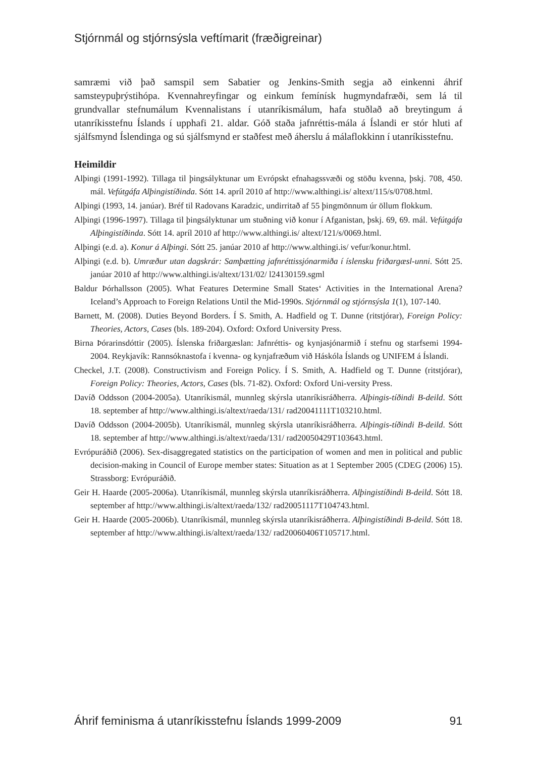Stjórnmál og stjórnsýsla veftímarit (fræðigreinar)
samræmi við það samspil sem Sabatier og Jenkins-Smith segja að einkenni áhrif samsteypuþrýstihópa. Kvennahreyfingar og einkum femínísk hugmyndafræði, sem lá til grundvallar stefnumálum Kvennalistans í utanríkismálum, hafa stuðlað að breytingum á utanríkisstefnu Íslands í upphafi 21. aldar. Góð staða jafnréttis-mála á Íslandi er stór hluti af sjálfsmynd Íslendinga og sú sjálfsmynd er staðfest með áherslu á málaflokkinn í utanríkisstefnu.
Heimildir
Alþingi (1991-1992). Tillaga til þingsályktunar um Evrópskt efnahagssvæði og stöðu kvenna, þskj. 708, 450. mál. Vefútgáfa Alþingistíðinda. Sótt 14. apríl 2010 af http://www.althingi.is/ altext/115/s/0708.html.
Alþingi (1993, 14. janúar). Bréf til Radovans Karadzic, undirritað af 55 þingmönnum úr öllum flokkum.
Alþingi (1996-1997). Tillaga til þingsályktunar um stuðning við konur í Afganistan, þskj. 69, 69. mál. Vefútgáfa Alþingistíðinda. Sótt 14. apríl 2010 af http://www.althingi.is/ altext/121/s/0069.html.
Alþingi (e.d. a). Konur á Alþingi. Sótt 25. janúar 2010 af http://www.althingi.is/ vefur/konur.html.
Alþingi (e.d. b). Umræður utan dagskrár: Samþætting jafnréttissjónarmiða í íslensku friðargæsl-unni. Sótt 25. janúar 2010 af http://www.althingi.is/altext/131/02/ l24130159.sgml
Baldur Þórhallsson (2005). What Features Determine Small States‘ Activities in the International Arena? Iceland’s Approach to Foreign Relations Until the Mid-1990s. Stjórnmál og stjórnsýsla 1(1), 107-140.
Barnett, M. (2008). Duties Beyond Borders. Í S. Smith, A. Hadfield og T. Dunne (ritstjórar), Foreign Policy: Theories, Actors, Cases (bls. 189-204). Oxford: Oxford University Press.
Birna Þórarinsdóttir (2005). Íslenska friðargæslan: Jafnréttis- og kynjasjónarmið í stefnu og starfsemi 1994-2004. Reykjavík: Rannsóknastofa í kvenna- og kynjafræðum við Háskóla Íslands og UNIFEM á Íslandi.
Checkel, J.T. (2008). Constructivism and Foreign Policy. Í S. Smith, A. Hadfield og T. Dunne (ritstjórar), Foreign Policy: Theories, Actors, Cases (bls. 71-82). Oxford: Oxford Uni-versity Press.
Davíð Oddsson (2004-2005a). Utanríkismál, munnleg skýrsla utanríkisráðherra. Alþingis-tíðindi B-deild. Sótt 18. september af http://www.althingi.is/altext/raeda/131/ rad20041111T103210.html.
Davíð Oddsson (2004-2005b). Utanríkismál, munnleg skýrsla utanríkisráðherra. Alþingis-tíðindi B-deild. Sótt 18. september af http://www.althingi.is/altext/raeda/131/ rad20050429T103643.html.
Evrópuráðið (2006). Sex-disaggregated statistics on the participation of women and men in political and public decision-making in Council of Europe member states: Situation as at 1 September 2005 (CDEG (2006) 15). Strassborg: Evrópuráðið.
Geir H. Haarde (2005-2006a). Utanríkismál, munnleg skýrsla utanríkisráðherra. Alþingistíðindi B-deild. Sótt 18. september af http://www.althingi.is/altext/raeda/132/ rad20051117T104743.html.
Geir H. Haarde (2005-2006b). Utanríkismál, munnleg skýrsla utanríkisráðherra. Alþingistíðindi B-deild. Sótt 18. september af http://www.althingi.is/altext/raeda/132/ rad20060406T105717.html.
Áhrif feminisma á utanríkisstefnu Íslands 1999-2009 91